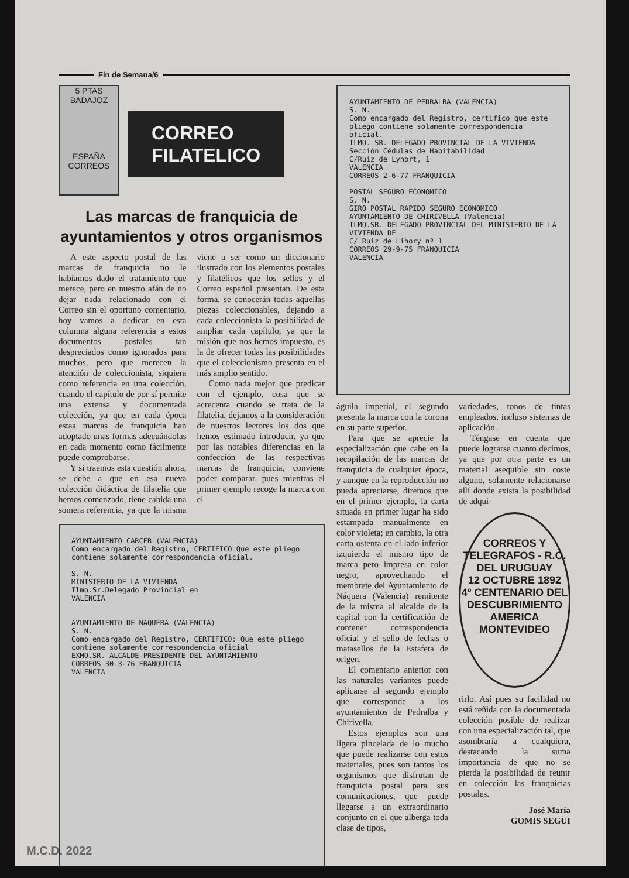Fin de Semana/6
5 PTAS BADAJOZ
ESPAÑA
CORREOS
CORREO
FILATELICO
Las marcas de franquicia de ayuntamientos y otros organismos
A este aspecto postal de las marcas de franquicia no le habíamos dado el tratamiento que merece, pero en nuestro afán de no dejar nada relacionado con el Correo sin el oportuno comentario, hoy vamos a dedicar en esta columna alguna referencia a estos documentos postales tan despreciados como ignorados para muchos, pero que merecen la atención de coleccionista, siquiera como referencia en una colección, cuando el capítulo de por sí permite una extensa y documentada colección, ya que en cada época estas marcas de franquicia han adoptado unas formas adecuándolas en cada momento como fácilmente puede comprobarse.
Y si traemos esta cuestión ahora, se debe a que en esa nueva colección didáctica de filatelia que hemos comenzado, tiene cabida una somera referencia, ya que la misma viene a ser como un diccionario ilustrado con los elementos postales y filatélicos que los sellos y el Correo español presentan. De esta forma, se conocerán todas aquellas piezas coleccionables, dejando a cada coleccionista la posibilidad de ampliar cada capítulo, ya que la misión que nos hemos impuesto, es la de ofrecer todas las posibilidades que el coleccionismo presenta en el más amplio sentido.
Como nada mejor que predicar con el ejemplo, cosa que se acrecenta cuando se trata de la filatelia, dejamos a la consideración de nuestros lectores los dos que hemos estimado introducir, ya que por las notables diferencias en la confección de las respectivas marcas de franquicia, conviene poder comparar, pues mientras el primer ejemplo recoge la marca con el
AYUNTAMIENTO CARCER (VALENCIA)
Como encargado del Registro, CERTIFICO Que este pliego contiene solamente correspondencia oficial.
S. N.
MINISTERIO DE LA VIVIENDA
Ilmo.Sr.Delegado Provincial en
VALENCIA
AYUNTAMIENTO DE NAQUERA (VALENCIA)
S. N.
Como encargado del Registro, CERTIFICO: Que este pliego contiene solamente correspondencia oficial
EXMO.SR. ALCALDE-PRESIDENTE DEL AYUNTAMIENTO
CORREOS 30-3-76 FRANQUICIA
VALENCIA
AYUNTAMIENTO DE PEDRALBA (VALENCIA)
S. N.
Como encargado del Registro, certifico que este pliego contiene solamente correspondencia oficial.
ILMO. SR. DELEGADO PROVINCIAL DE LA VIVIENDA
Sección Cédulas de Habitabilidad
C/Ruiz de Lyhort, 1
VALENCIA
CORREOS 2-6-77 FRANQUICIA
POSTAL SEGURO ECONOMICO
S. N.
GIRO POSTAL RAPIDO SEGURO ECONOMICO
AYUNTAMIENTO DE CHIRIVELLA (Valencia)
ILMO.SR. DELEGADO PROVINCIAL DEL MINISTERIO DE LA VIVIENDA DE
C/ Ruiz de Lihory nº 1
CORREOS 29-9-75 FRANQUICIA
VALENCIA
águila imperial, el segundo presenta la marca con la corona en su parte superior.
Para que se aprecie la especialización que cabe en la recopilación de las marcas de franquicia de cualquier época, y aunque en la reproducción no pueda apreciarse, diremos que en el primer ejemplo, la carta situada en primer lugar ha sido estampada manualmente en color violeta; en cambio, la otra carta ostenta en el lado inferior izquierdo el mismo tipo de marca pero impresa en color negro, aprovechando el membrete del Ayuntamiento de Náquera (Valencia) remitente de la misma al alcalde de la capital con la certificación de contener correspondencia oficial y el sello de fechas o matasellos de la Estafeta de origen.
El comentario anterior con las naturales variantes puede aplicarse al segundo ejemplo que corresponde a los ayuntamientos de Pedralba y Chirivella.
Estos ejemplos son una ligera pincelada de lo mucho que puede realizarse con estos materiales, pues son tantos los organismos que disfrutan de franquicia postal para sus comunicaciones, que puede llegarse a un extraordinario conjunto en el que alberga toda clase de tipos,
variedades, tonos de tintas empleados, incluso sistemas de aplicación.
Téngase en cuenta que puede lograrse cuanto decimos, ya que por otra parte es un material asequible sin coste alguno, solamente relacionarse allí donde exista la posibilidad de adqui-
CORREOS Y TELEGRAFOS - R.O. DEL URUGUAY
12 OCTUBRE 1892
4º CENTENARIO DEL DESCUBRIMIENTO
AMERICA
MONTEVIDEO
rirlo. Así pues su facilidad no está reñida con la documentada colección posible de realizar con una especialización tal, que asombraría a cualquiera, destacando la suma importancia de que no se pierda la posibilidad de reunir en colección las franquicias postales.
José María
GOMIS SEGUI
M.C.D. 2022